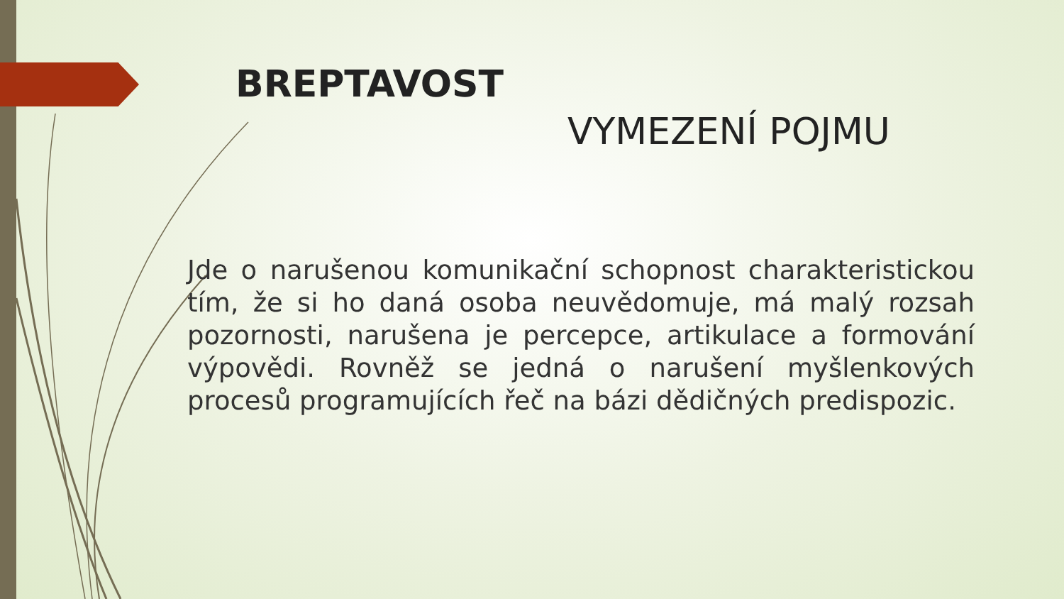BREPTAVOST
VYMEZENÍ POJMU
Jde o narušenou komunikační schopnost charakteristickou tím, že si ho daná osoba neuvědomuje, má malý rozsah pozornosti, narušena je percepce, artikulace a formování výpovědi. Rovněž se jedná o narušení myšlenkových procesů programujících řeč na bázi dědičných predispozic.